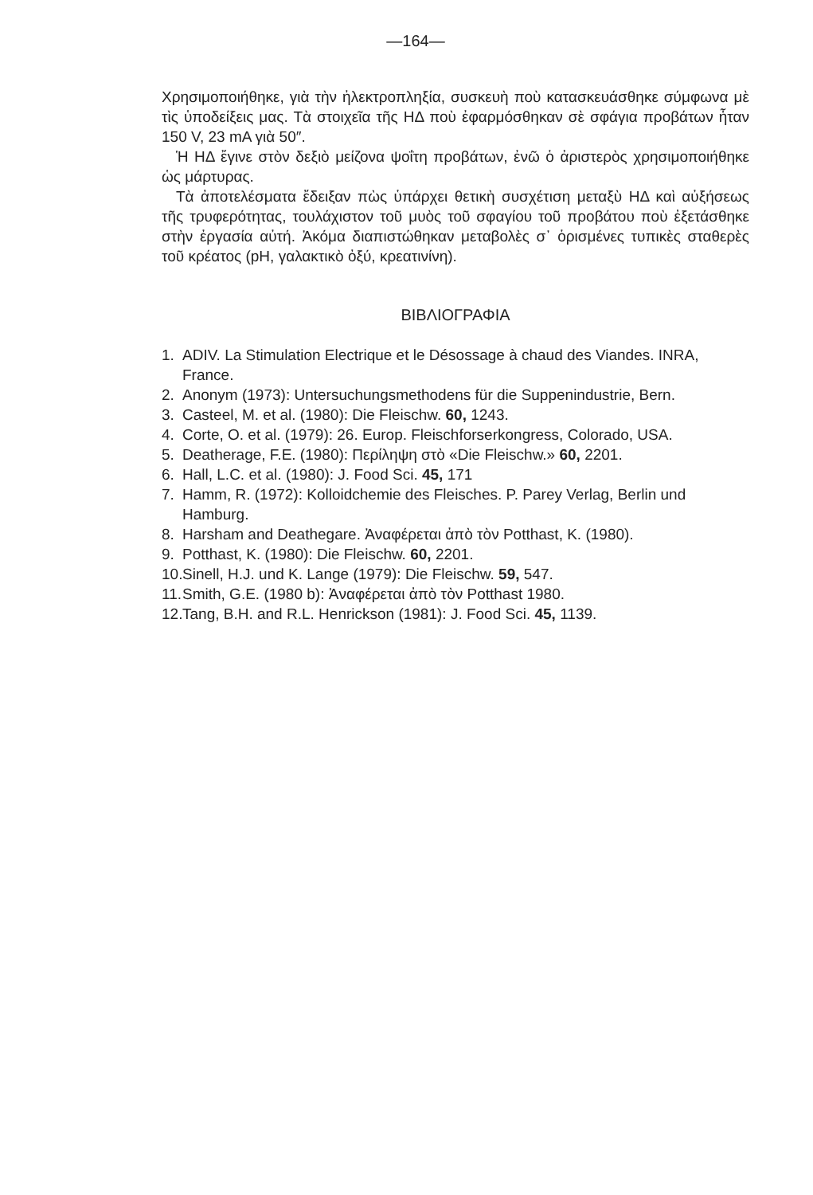—164—
Χρησιμοποιήθηκε, γιὰ τὴν ἠλεκτροπληξία, συσκευὴ ποὺ κατασκευάσθηκε σύμφωνα μὲ τὶς ὑποδείξεις μας. Τὰ στοιχεῖα τῆς ΗΔ ποὺ ἐφαρμόσθηκαν σὲ σφάγια προβάτων ἦταν 150 V, 23 mA γιὰ 50″.
Ἡ ΗΔ ἔγινε στὸν δεξιὸ μείζονα ψοΐτη προβάτων, ἐνῶ ὁ ἀριστερὸς χρησιμοποιήθηκε ὡς μάρτυρας.
Τὰ ἀποτελέσματα ἔδειξαν πὼς ὑπάρχει θετικὴ συσχέτιση μεταξὺ ΗΔ καὶ αὐξήσεως τῆς τρυφερότητας, τουλάχιστον τοῦ μυὸς τοῦ σφαγίου τοῦ προβάτου ποὺ ἐξετάσθηκε στὴν ἐργασία αὐτή. Ἀκόμα διαπιστώθηκαν μεταβολὲς σ᾽ ὁρισμένες τυπικὲς σταθερὲς τοῦ κρέατος (pH, γαλακτικὸ ὀξύ, κρεατινίνη).
ΒΙΒΛΙΟΓΡΑΦΙΑ
1. ADIV. La Stimulation Electrique et le Désossage à chaud des Viandes. INRA, France.
2. Anonym (1973): Untersuchungsmethodens für die Suppenindustrie, Bern.
3. Casteel, M. et al. (1980): Die Fleischw. 60, 1243.
4. Corte, O. et al. (1979): 26. Europ. Fleischforserkongress, Colorado, USA.
5. Deatherage, F.E. (1980): Περίληψη στὸ «Die Fleischw.» 60, 2201.
6. Hall, L.C. et al. (1980): J. Food Sci. 45, 171
7. Hamm, R. (1972): Kolloidchemie des Fleisches. P. Parey Verlag, Berlin und Hamburg.
8. Harsham and Deathegare. Ἀναφέρεται ἀπὸ τὸν Potthast, K. (1980).
9. Potthast, K. (1980): Die Fleischw. 60, 2201.
10. Sinell, H.J. und K. Lange (1979): Die Fleischw. 59, 547.
11. Smith, G.E. (1980 b): Ἀναφέρεται ἀπὸ τὸν Potthast 1980.
12. Tang, B.H. and R.L. Henrickson (1981): J. Food Sci. 45, 1139.